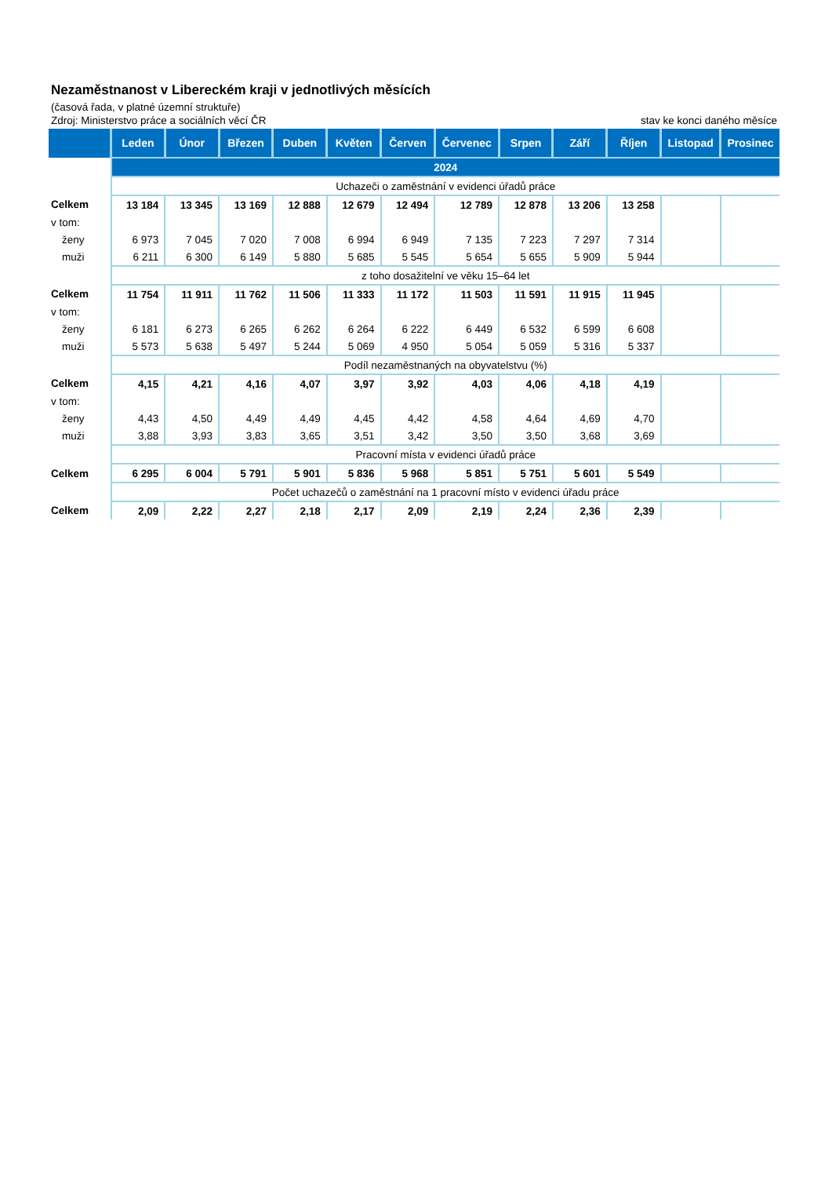Nezaměstnanost v Libereckém kraji v jednotlivých měsících
(časová řada, v platné územní struktuře)
Zdroj: Ministerstvo práce a sociálních věcí ČR stav ke konci daného měsíce
| | Leden | Únor | Březen | Duben | Květen | Červen | Červenec | Srpen | Září | Říjen | Listopad | Prosinec |
| --- | --- | --- | --- | --- | --- | --- | --- | --- | --- | --- | --- | --- |
| | 2024 | | | | | | | | | | | |
| | Uchazeči o zaměstnání v evidenci úřadů práce | | | | | | | | | | | |
| Celkem | 13 184 | 13 345 | 13 169 | 12 888 | 12 679 | 12 494 | 12 789 | 12 878 | 13 206 | 13 258 | | |
| v tom: | | | | | | | | | | | | |
| ženy | 6 973 | 7 045 | 7 020 | 7 008 | 6 994 | 6 949 | 7 135 | 7 223 | 7 297 | 7 314 | | |
| muži | 6 211 | 6 300 | 6 149 | 5 880 | 5 685 | 5 545 | 5 654 | 5 655 | 5 909 | 5 944 | | |
| | z toho dosažitelní ve věku 15–64 let | | | | | | | | | | | |
| Celkem | 11 754 | 11 911 | 11 762 | 11 506 | 11 333 | 11 172 | 11 503 | 11 591 | 11 915 | 11 945 | | |
| v tom: | | | | | | | | | | | | |
| ženy | 6 181 | 6 273 | 6 265 | 6 262 | 6 264 | 6 222 | 6 449 | 6 532 | 6 599 | 6 608 | | |
| muži | 5 573 | 5 638 | 5 497 | 5 244 | 5 069 | 4 950 | 5 054 | 5 059 | 5 316 | 5 337 | | |
| | Podíl nezaměstnaných na obyvatelstvu (%) | | | | | | | | | | | |
| Celkem | 4,15 | 4,21 | 4,16 | 4,07 | 3,97 | 3,92 | 4,03 | 4,06 | 4,18 | 4,19 | | |
| v tom: | | | | | | | | | | | | |
| ženy | 4,43 | 4,50 | 4,49 | 4,49 | 4,45 | 4,42 | 4,58 | 4,64 | 4,69 | 4,70 | | |
| muži | 3,88 | 3,93 | 3,83 | 3,65 | 3,51 | 3,42 | 3,50 | 3,50 | 3,68 | 3,69 | | |
| | Pracovní místa v evidenci úřadů práce | | | | | | | | | | | |
| Celkem | 6 295 | 6 004 | 5 791 | 5 901 | 5 836 | 5 968 | 5 851 | 5 751 | 5 601 | 5 549 | | |
| | Počet uchazečů o zaměstnání na 1 pracovní místo v evidenci úřadu práce | | | | | | | | | | | |
| Celkem | 2,09 | 2,22 | 2,27 | 2,18 | 2,17 | 2,09 | 2,19 | 2,24 | 2,36 | 2,39 | | |